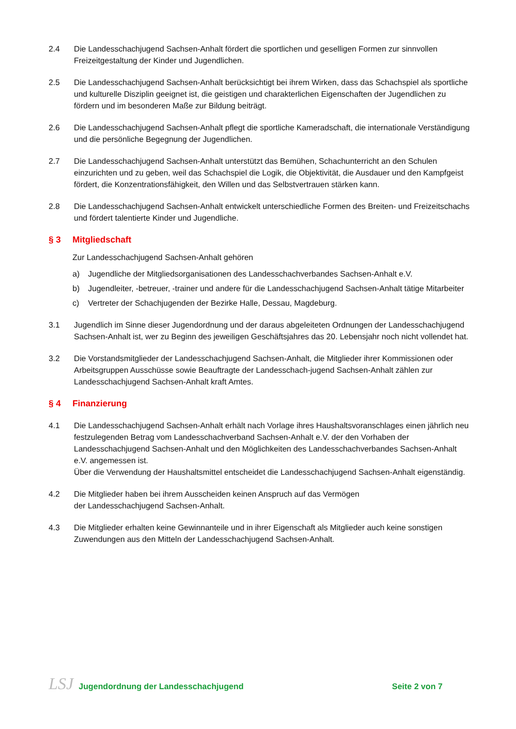2.4 Die Landesschachjugend Sachsen-Anhalt fördert die sportlichen und geselligen Formen zur sinnvollen Freizeitgestaltung der Kinder und Jugendlichen.
2.5 Die Landesschachjugend Sachsen-Anhalt berücksichtigt bei ihrem Wirken, dass das Schachspiel als sportliche und kulturelle Disziplin geeignet ist, die geistigen und charakterlichen Eigenschaften der Jugendlichen zu fördern und im besonderen Maße zur Bildung beiträgt.
2.6 Die Landesschachjugend Sachsen-Anhalt pflegt die sportliche Kameradschaft, die internationale Verständigung und die persönliche Begegnung der Jugendlichen.
2.7 Die Landesschachjugend Sachsen-Anhalt unterstützt das Bemühen, Schachunterricht an den Schulen einzurichten und zu geben, weil das Schachspiel die Logik, die Objektivität, die Ausdauer und den Kampfgeist fördert, die Konzentrationsfähigkeit, den Willen und das Selbstvertrauen stärken kann.
2.8 Die Landesschachjugend Sachsen-Anhalt entwickelt unterschiedliche Formen des Breiten- und Freizeitschachs und fördert talentierte Kinder und Jugendliche.
§ 3 Mitgliedschaft
Zur Landesschachjugend Sachsen-Anhalt gehören
a) Jugendliche der Mitgliedsorganisationen des Landesschachverbandes Sachsen-Anhalt e.V.
b) Jugendleiter, -betreuer, -trainer und andere für die Landesschachjugend Sachsen-Anhalt tätige Mitarbeiter
c) Vertreter der Schachjugenden der Bezirke Halle, Dessau, Magdeburg.
3.1 Jugendlich im Sinne dieser Jugendordnung und der daraus abgeleiteten Ordnungen der Landesschachjugend Sachsen-Anhalt ist, wer zu Beginn des jeweiligen Geschäftsjahres das 20. Lebensjahr noch nicht vollendet hat.
3.2 Die Vorstandsmitglieder der Landesschachjugend Sachsen-Anhalt, die Mitglieder ihrer Kommissionen oder Arbeitsgruppen Ausschüsse sowie Beauftragte der Landesschach-jugend Sachsen-Anhalt zählen zur Landesschachjugend Sachsen-Anhalt kraft Amtes.
§ 4 Finanzierung
4.1 Die Landesschachjugend Sachsen-Anhalt erhält nach Vorlage ihres Haushaltsvoranschlages einen jährlich neu festzulegenden Betrag vom Landesschachverband Sachsen-Anhalt e.V. der den Vorhaben der Landesschachjugend Sachsen-Anhalt und den Möglichkeiten des Landesschachverbandes Sachsen-Anhalt e.V. angemessen ist.
Über die Verwendung der Haushaltsmittel entscheidet die Landesschachjugend Sachsen-Anhalt eigenständig.
4.2 Die Mitglieder haben bei ihrem Ausscheiden keinen Anspruch auf das Vermögen
der Landesschachjugend Sachsen-Anhalt.
4.3 Die Mitglieder erhalten keine Gewinnanteile und in ihrer Eigenschaft als Mitglieder auch keine sonstigen Zuwendungen aus den Mitteln der Landesschachjugend Sachsen-Anhalt.
LSJ Jugendordnung der Landesschachjugend
Seite 2 von 7